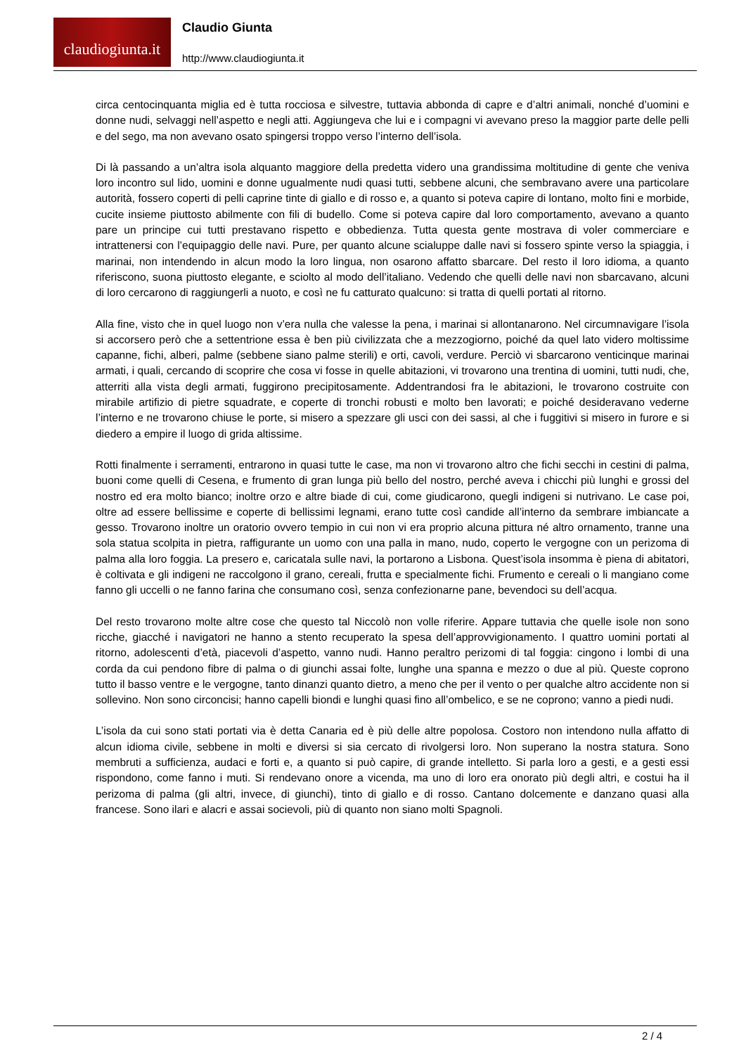claudiogiunta.it
Claudio Giunta
http://www.claudiogiunta.it
circa centocinquanta miglia ed è tutta rocciosa e silvestre, tuttavia abbonda di capre e d’altri animali, nonché d’uomini e donne nudi, selvaggi nell’aspetto e negli atti. Aggiungeva che lui e i compagni vi avevano preso la maggior parte delle pelli e del sego, ma non avevano osato spingersi troppo verso l’interno dell’isola.
Di là passando a un’altra isola alquanto maggiore della predetta videro una grandissima moltitudine di gente che veniva loro incontro sul lido, uomini e donne ugualmente nudi quasi tutti, sebbene alcuni, che sembravano avere una particolare autorità, fossero coperti di pelli caprine tinte di giallo e di rosso e, a quanto si poteva capire di lontano, molto fini e morbide, cucite insieme piuttosto abilmente con fili di budello. Come si poteva capire dal loro comportamento, avevano a quanto pare un principe cui tutti prestavano rispetto e obbedienza. Tutta questa gente mostrava di voler commerciare e intrattenersi con l’equipaggio delle navi. Pure, per quanto alcune scialuppe dalle navi si fossero spinte verso la spiaggia, i marinai, non intendendo in alcun modo la loro lingua, non osarono affatto sbarcare. Del resto il loro idioma, a quanto riferiscono, suona piuttosto elegante, e sciolto al modo dell’italiano. Vedendo che quelli delle navi non sbarcavano, alcuni di loro cercarono di raggiungerli a nuoto, e così ne fu catturato qualcuno: si tratta di quelli portati al ritorno.
Alla fine, visto che in quel luogo non v’era nulla che valesse la pena, i marinai si allontanarono. Nel circumnavigare l’isola si accorsero però che a settentrione essa è ben più civilizzata che a mezzogiorno, poiché da quel lato videro moltissime capanne, fichi, alberi, palme (sebbene siano palme sterili) e orti, cavoli, verdure. Perciò vi sbarcarono venticinque marinai armati, i quali, cercando di scoprire che cosa vi fosse in quelle abitazioni, vi trovarono una trentina di uomini, tutti nudi, che, atterriti alla vista degli armati, fuggirono precipitosamente. Addentrandosi fra le abitazioni, le trovarono costruite con mirabile artifizio di pietre squadrate, e coperte di tronchi robusti e molto ben lavorati; e poiché desideravano vederne l’interno e ne trovarono chiuse le porte, si misero a spezzare gli usci con dei sassi, al che i fuggitivi si misero in furore e si diedero a empire il luogo di grida altissime.
Rotti finalmente i serramenti, entrarono in quasi tutte le case, ma non vi trovarono altro che fichi secchi in cestini di palma, buoni come quelli di Cesena, e frumento di gran lunga più bello del nostro, perché aveva i chicchi più lunghi e grossi del nostro ed era molto bianco; inoltre orzo e altre biade di cui, come giudicarono, quegli indigeni si nutrivano. Le case poi, oltre ad essere bellissime e coperte di bellissimi legnami, erano tutte così candide all’interno da sembrare imbiancate a gesso. Trovarono inoltre un oratorio ovvero tempio in cui non vi era proprio alcuna pittura né altro ornamento, tranne una sola statua scolpita in pietra, raffigurante un uomo con una palla in mano, nudo, coperto le vergogne con un perizoma di palma alla loro foggia. La presero e, caricatala sulle navi, la portarono a Lisbona. Quest’isola insomma è piena di abitatori, è coltivata e gli indigeni ne raccolgono il grano, cereali, frutta e specialmente fichi. Frumento e cereali o li mangiano come fanno gli uccelli o ne fanno farina che consumano così, senza confezionarne pane, bevendoci su dell’acqua.
Del resto trovarono molte altre cose che questo tal Niccolò non volle riferire. Appare tuttavia che quelle isole non sono ricche, giacché i navigatori ne hanno a stento recuperato la spesa dell’approvvigionamento. I quattro uomini portati al ritorno, adolescenti d’età, piacevoli d’aspetto, vanno nudi. Hanno peraltro perizomi di tal foggia: cingono i lombi di una corda da cui pendono fibre di palma o di giunchi assai folte, lunghe una spanna e mezzo o due al più. Queste coprono tutto il basso ventre e le vergogne, tanto dinanzi quanto dietro, a meno che per il vento o per qualche altro accidente non si sollevino. Non sono circoncisi; hanno capelli biondi e lunghi quasi fino all’ombelico, e se ne coprono; vanno a piedi nudi.
L’isola da cui sono stati portati via è detta Canaria ed è più delle altre popolosa. Costoro non intendono nulla affatto di alcun idioma civile, sebbene in molti e diversi si sia cercato di rivolgersi loro. Non superano la nostra statura. Sono membruti a sufficienza, audaci e forti e, a quanto si può capire, di grande intelletto. Si parla loro a gesti, e a gesti essi rispondono, come fanno i muti. Si rendevano onore a vicenda, ma uno di loro era onorato più degli altri, e costui ha il perizoma di palma (gli altri, invece, di giunchi), tinto di giallo e di rosso. Cantano dolcemente e danzano quasi alla francese. Sono ilari e alacri e assai socievoli, più di quanto non siano molti Spagnoli.
2 / 4